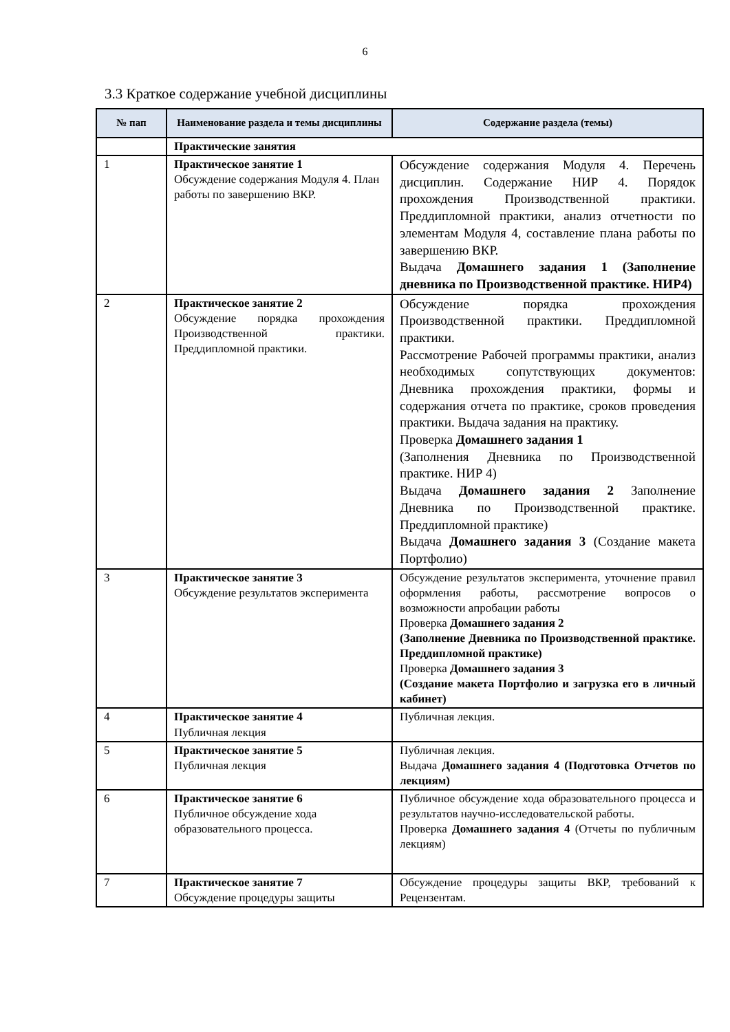6
3.3 Краткое содержание учебной дисциплины
| № пап | Наименование раздела и темы дисциплины | Содержание раздела (темы) |
| --- | --- | --- |
| | Практические занятия | |
| 1 | Практическое занятие 1 Обсуждение содержания Модуля 4. План работы по завершению ВКР. | Обсуждение содержания Модуля 4. Перечень дисциплин. Содержание НИР 4. Порядок прохождения Производственной практики. Преддипломной практики, анализ отчетности по элементам Модуля 4, составление плана работы по завершению ВКР. Выдача Домашнего задания 1 (Заполнение дневника по Производственной практике. НИР4) |
| 2 | Практическое занятие 2 Обсуждение порядка прохождения Производственной практики. Преддипломной практики. | Обсуждение порядка прохождения Производственной практики. Преддипломной практики. Рассмотрение Рабочей программы практики, анализ необходимых сопутствующих документов: Дневника прохождения практики, формы и содержания отчета по практике, сроков проведения практики. Выдача задания на практику. Проверка Домашнего задания 1 (Заполнения Дневника по Производственной практике. НИР 4) Выдача Домашнего задания 2 Заполнение Дневника по Производственной практике. Преддипломной практике) Выдача Домашнего задания 3 (Создание макета Портфолио) |
| 3 | Практическое занятие 3 Обсуждение результатов эксперимента | Обсуждение результатов эксперимента, уточнение правил оформления работы, рассмотрение вопросов о возможности апробации работы Проверка Домашнего задания 2 (Заполнение Дневника по Производственной практике. Преддипломной практике) Проверка Домашнего задания 3 (Создание макета Портфолио и загрузка его в личный кабинет) |
| 4 | Практическое занятие 4 Публичная лекция | Публичная лекция. |
| 5 | Практическое занятие 5 Публичная лекция | Публичная лекция. Выдача Домашнего задания 4 (Подготовка Отчетов по лекциям) |
| 6 | Практическое занятие 6 Публичное обсуждение хода образовательного процесса. | Публичное обсуждение хода образовательного процесса и результатов научно-исследовательской работы. Проверка Домашнего задания 4 (Отчеты по публичным лекциям) |
| 7 | Практическое занятие 7 Обсуждение процедуры защиты | Обсуждение процедуры защиты ВКР, требований к Рецензентам. |